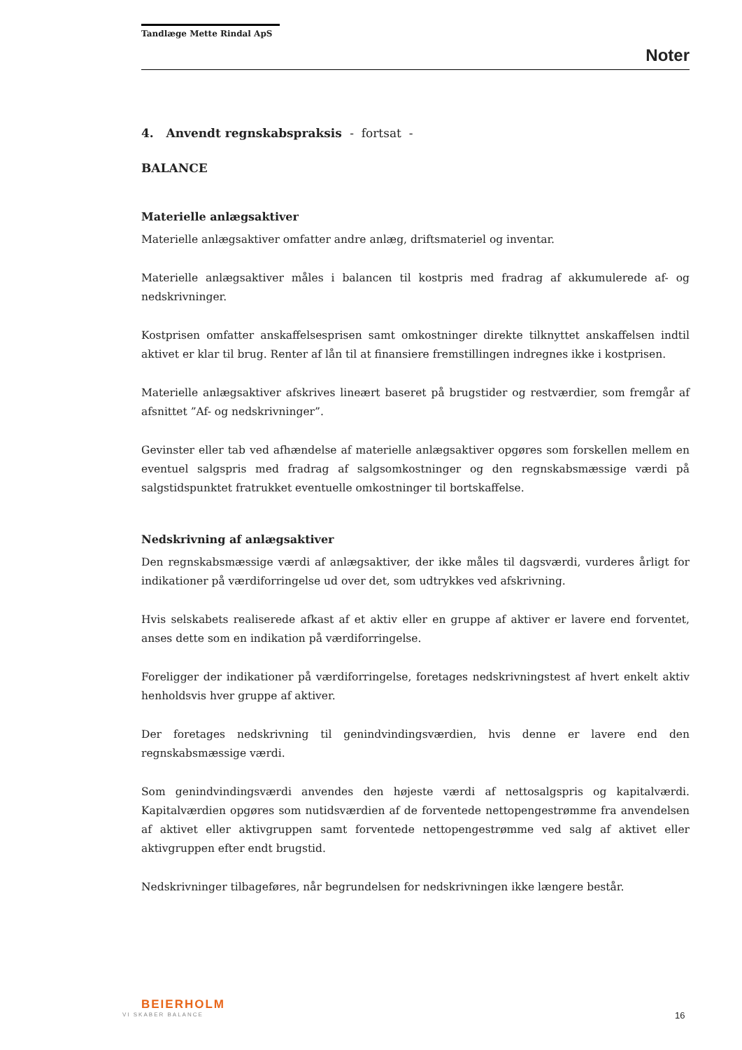Tandlæge Mette Rindal ApS
Noter
4. Anvendt regnskabspraksis - fortsat -
BALANCE
Materielle anlægsaktiver
Materielle anlægsaktiver omfatter andre anlæg, driftsmateriel og inventar.
Materielle anlægsaktiver måles i balancen til kostpris med fradrag af akkumulerede af- og nedskrivninger.
Kostprisen omfatter anskaffelsesprisen samt omkostninger direkte tilknyttet anskaffelsen indtil aktivet er klar til brug. Renter af lån til at finansiere fremstillingen indregnes ikke i kostprisen.
Materielle anlægsaktiver afskrives lineært baseret på brugstider og restværdier, som fremgår af afsnittet ”Af- og nedskrivninger”.
Gevinster eller tab ved afhændelse af materielle anlægsaktiver opgøres som forskellen mellem en eventuel salgspris med fradrag af salgsomkostninger og den regnskabsmæssige værdi på salgstidspunktet fratrukket eventuelle omkostninger til bortskaffelse.
Nedskrivning af anlægsaktiver
Den regnskabsmæssige værdi af anlægsaktiver, der ikke måles til dagsværdi, vurderes årligt for indikationer på værdiforringelse ud over det, som udtrykkes ved afskrivning.
Hvis selskabets realiserede afkast af et aktiv eller en gruppe af aktiver er lavere end forventet, anses dette som en indikation på værdiforringelse.
Foreligger der indikationer på værdiforringelse, foretages nedskrivningstest af hvert enkelt aktiv henholdsvis hver gruppe af aktiver.
Der foretages nedskrivning til genindvindingsværdien, hvis denne er lavere end den regnskabsmæssige værdi.
Som genindvindingsværdi anvendes den højeste værdi af nettosalgspris og kapitalværdi. Kapitalværdien opgøres som nutidsværdien af de forventede nettopengestrømme fra anvendelsen af aktivet eller aktivgruppen samt forventede nettopengestrømme ved salg af aktivet eller aktivgruppen efter endt brugstid.
Nedskrivninger tilbageføres, når begrundelsen for nedskrivningen ikke længere består.
BEIERHOLM
VI SKABER BALANCE
16